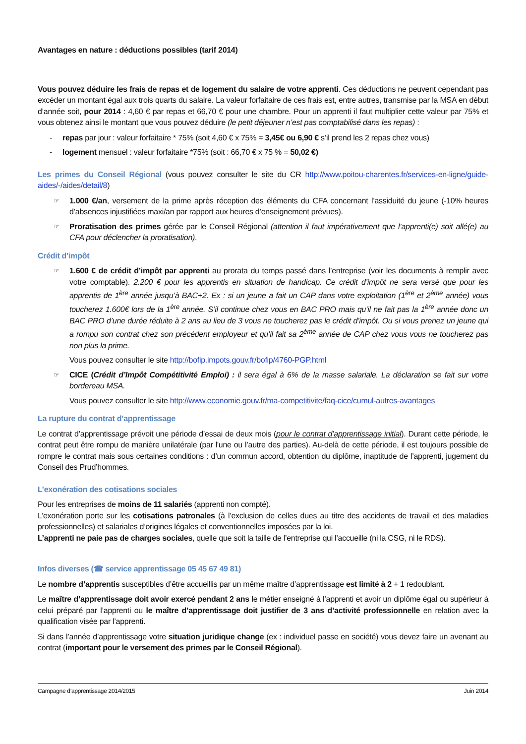Avantages en nature : déductions possibles (tarif 2014)
Vous pouvez déduire les frais de repas et de logement du salaire de votre apprenti. Ces déductions ne peuvent cependant pas excéder un montant égal aux trois quarts du salaire. La valeur forfaitaire de ces frais est, entre autres, transmise par la MSA en début d’année soit, pour 2014 : 4,60 € par repas et 66,70 € pour une chambre. Pour un apprenti il faut multiplier cette valeur par 75% et vous obtenez ainsi le montant que vous pouvez déduire (le petit déjeuner n’est pas comptabilisé dans les repas) :
- repas par jour : valeur forfaitaire * 75% (soit 4,60 € x 75% = 3,45€ ou 6,90 € s’il prend les 2 repas chez vous)
- logement mensuel : valeur forfaitaire *75% (soit : 66,70 € x 75 % = 50,02 €)
Les primes du Conseil Régional (vous pouvez consulter le site du CR http://www.poitou-charentes.fr/services-en-ligne/guide-aides/-/aides/detail/8)
☞ 1.000 €/an, versement de la prime après réception des éléments du CFA concernant l’assiduité du jeune (-10% heures d’absences injustifiées maxi/an par rapport aux heures d’enseignement prévues).
☞ Proratisation des primes gérée par le Conseil Régional (attention il faut impérativement que l’apprenti(e) soit allé(e) au CFA pour déclencher la proratisation).
Crédit d’impôt
☞ 1.600 € de crédit d’impôt par apprenti au prorata du temps passé dans l’entreprise (voir les documents à remplir avec votre comptable). 2.200 € pour les apprentis en situation de handicap. Ce crédit d’impôt ne sera versé que pour les apprentis de 1<sup>ère</sup> année jusqu’à BAC+2. Ex : si un jeune a fait un CAP dans votre exploitation (1<sup>ère</sup> et 2<sup>ème</sup> année) vous toucherez 1.600€ lors de la 1<sup>ère</sup> année. S’il continue chez vous en BAC PRO mais qu’il ne fait pas la 1<sup>ère</sup> année donc un BAC PRO d’une durée réduite à 2 ans au lieu de 3 vous ne toucherez pas le crédit d’impôt. Ou si vous prenez un jeune qui a rompu son contrat chez son précédent employeur et qu’il fait sa 2<sup>ème</sup> année de CAP chez vous vous ne toucherez pas non plus la prime.
Vous pouvez consulter le site http://bofip.impots.gouv.fr/bofip/4760-PGP.html
☞ CICE (Crédit d’Impôt Compétitivité Emploi) : il sera égal à 6% de la masse salariale. La déclaration se fait sur votre bordereau MSA.
Vous pouvez consulter le site http://www.economie.gouv.fr/ma-competitivite/faq-cice/cumul-autres-avantages
La rupture du contrat d’apprentissage
Le contrat d’apprentissage prévoit une période d’essai de deux mois (pour le contrat d’apprentissage initial). Durant cette période, le contrat peut être rompu de manière unilatérale (par l'une ou l’autre des parties). Au-delà de cette période, il est toujours possible de rompre le contrat mais sous certaines conditions : d’un commun accord, obtention du diplôme, inaptitude de l’apprenti, jugement du Conseil des Prud’hommes.
L’exonération des cotisations sociales
Pour les entreprises de moins de 11 salariés (apprenti non compté).
L’exonération porte sur les cotisations patronales (à l’exclusion de celles dues au titre des accidents de travail et des maladies professionnelles) et salariales d’origines légales et conventionnelles imposées par la loi.
L’apprenti ne paie pas de charges sociales, quelle que soit la taille de l’entreprise qui l’accueille (ni la CSG, ni le RDS).
Infos diverses (☎ service apprentissage 05 45 67 49 81)
Le nombre d’apprentis susceptibles d’être accueillis par un même maître d’apprentissage est limité à 2 + 1 redoublant.
Le maître d’apprentissage doit avoir exercé pendant 2 ans le métier enseigné à l’apprenti et avoir un diplôme égal ou supérieur à celui préparé par l’apprenti ou le maître d’apprentissage doit justifier de 3 ans d’activité professionnelle en relation avec la qualification visée par l’apprenti.
Si dans l’année d’apprentissage votre situation juridique change (ex : individuel passe en société) vous devez faire un avenant au contrat (important pour le versement des primes par le Conseil Régional).
Campagne d’apprentissage 2014/2015 Juin 2014